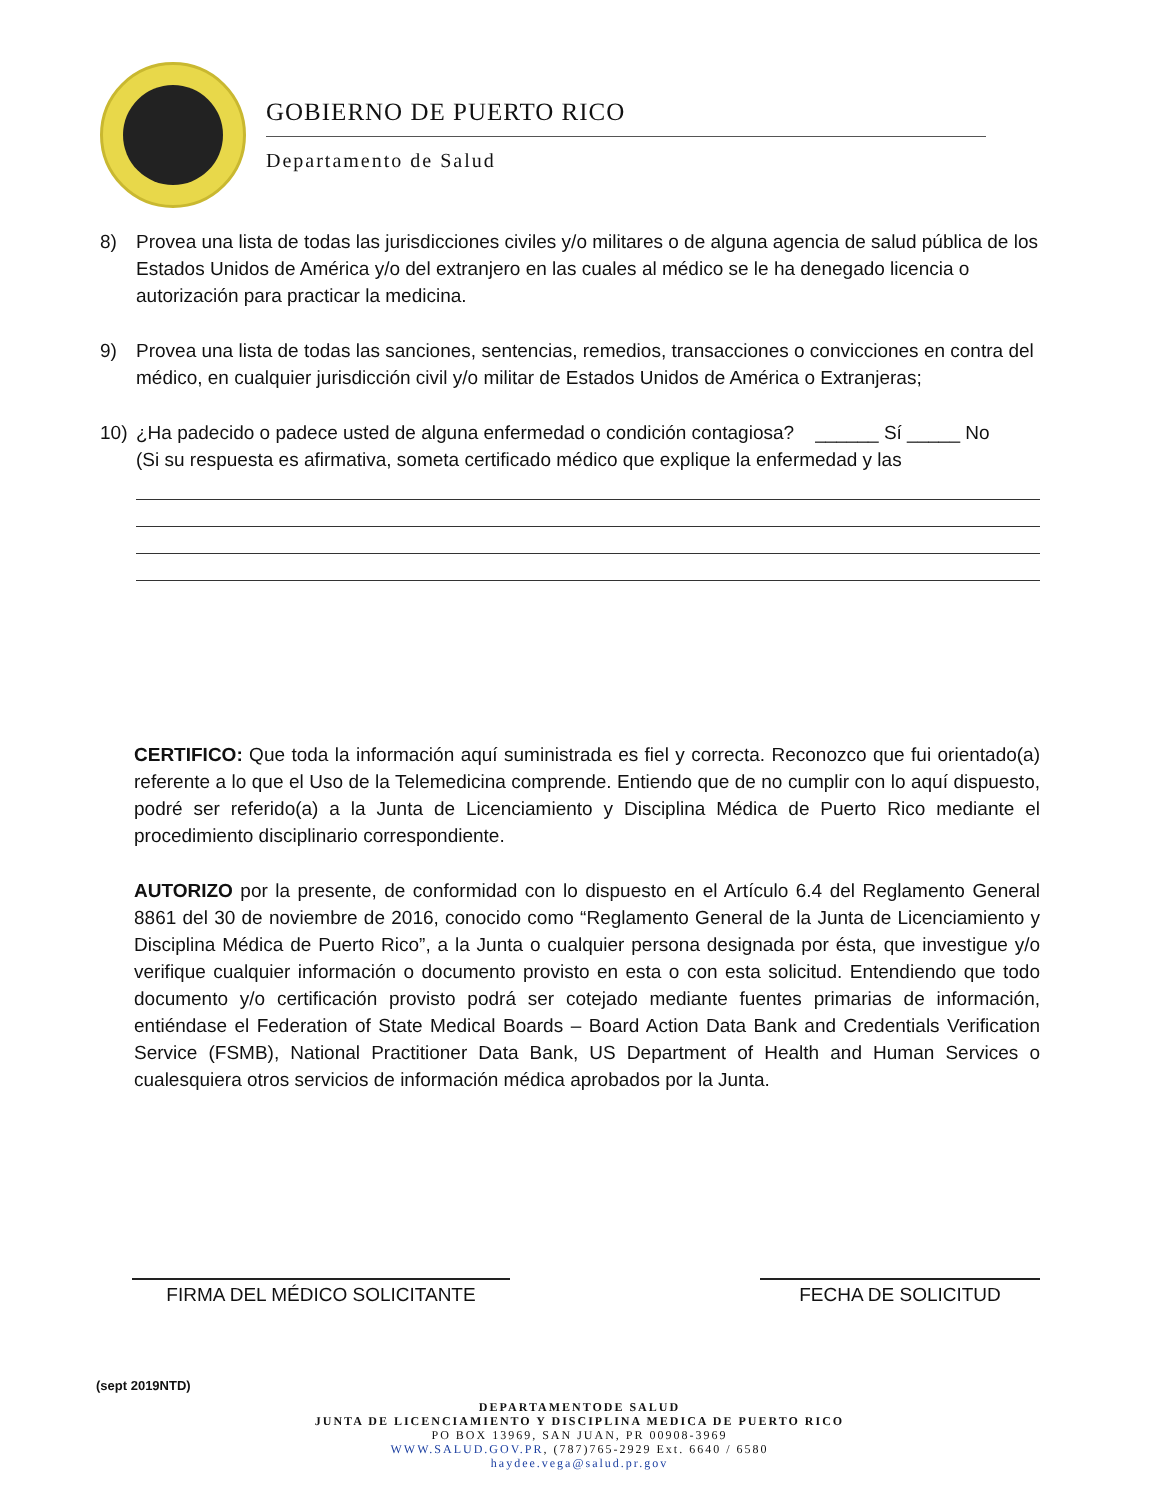GOBIERNO DE PUERTO RICO
Departamento de Salud
8) Provea una lista de todas las jurisdicciones civiles y/o militares o de alguna agencia de salud pública de los Estados Unidos de América y/o del extranjero en las cuales al médico se le ha denegado licencia o autorización para practicar la medicina.
9) Provea una lista de todas las sanciones, sentencias, remedios, transacciones o convicciones en contra del médico, en cualquier jurisdicción civil y/o militar de Estados Unidos de América o Extranjeras;
10) ¿Ha padecido o padece usted de alguna enfermedad o condición contagiosa? ______ Sí _____ No
(Si su respuesta es afirmativa, someta certificado médico que explique la enfermedad y las
CERTIFICO: Que toda la información aquí suministrada es fiel y correcta. Reconozco que fui orientado(a) referente a lo que el Uso de la Telemedicina comprende. Entiendo que de no cumplir con lo aquí dispuesto, podré ser referido(a) a la Junta de Licenciamiento y Disciplina Médica de Puerto Rico mediante el procedimiento disciplinario correspondiente.
AUTORIZO por la presente, de conformidad con lo dispuesto en el Artículo 6.4 del Reglamento General 8861 del 30 de noviembre de 2016, conocido como “Reglamento General de la Junta de Licenciamiento y Disciplina Médica de Puerto Rico”, a la Junta o cualquier persona designada por ésta, que investigue y/o verifique cualquier información o documento provisto en esta o con esta solicitud. Entendiendo que todo documento y/o certificación provisto podrá ser cotejado mediante fuentes primarias de información, entiéndase el Federation of State Medical Boards – Board Action Data Bank and Credentials Verification Service (FSMB), National Practitioner Data Bank, US Department of Health and Human Services o cualesquiera otros servicios de información médica aprobados por la Junta.
FIRMA DEL MÉDICO SOLICITANTE FECHA DE SOLICITUD
(sept 2019NTD)
DEPARTAMENTODE SALUD
JUNTA DE LICENCIAMIENTO Y DISCIPLINA MEDICA DE PUERTO RICO
PO BOX 13969, SAN JUAN, PR 00908-3969
WWW.SALUD.GOV.PR, (787)765-2929 Ext. 6640 / 6580
haydee.vega@salud.pr.gov